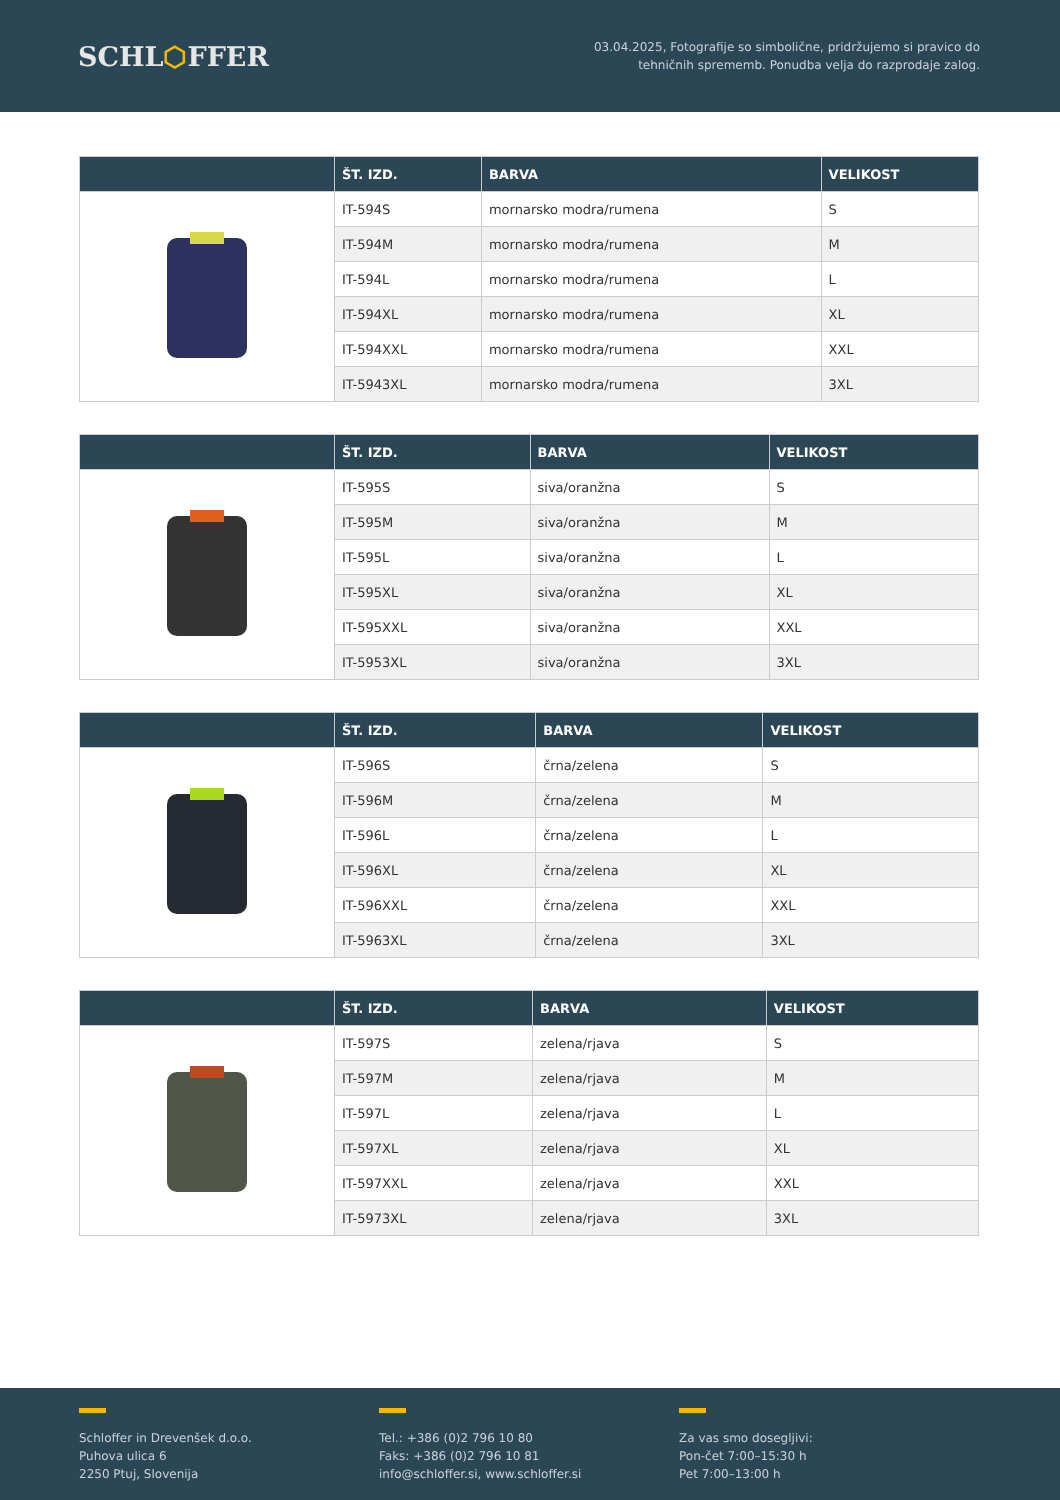SCHL⬡FFER
03.04.2025, Fotografije so simbolične, pridržujemo si pravico do
tehničnih sprememb. Ponudba velja do razprodaje zalog.
| | ŠT. IZD. | BARVA | VELIKOST |
| --- | --- | --- | --- |
| | IT-594S | mornarsko modra/rumena | S |
| | IT-594M | mornarsko modra/rumena | M |
| | IT-594L | mornarsko modra/rumena | L |
| | IT-594XL | mornarsko modra/rumena | XL |
| | IT-594XXL | mornarsko modra/rumena | XXL |
| | IT-5943XL | mornarsko modra/rumena | 3XL |
| | ŠT. IZD. | BARVA | VELIKOST |
| --- | --- | --- | --- |
| | IT-595S | siva/oranžna | S |
| | IT-595M | siva/oranžna | M |
| | IT-595L | siva/oranžna | L |
| | IT-595XL | siva/oranžna | XL |
| | IT-595XXL | siva/oranžna | XXL |
| | IT-5953XL | siva/oranžna | 3XL |
| | ŠT. IZD. | BARVA | VELIKOST |
| --- | --- | --- | --- |
| | IT-596S | črna/zelena | S |
| | IT-596M | črna/zelena | M |
| | IT-596L | črna/zelena | L |
| | IT-596XL | črna/zelena | XL |
| | IT-596XXL | črna/zelena | XXL |
| | IT-5963XL | črna/zelena | 3XL |
| | ŠT. IZD. | BARVA | VELIKOST |
| --- | --- | --- | --- |
| | IT-597S | zelena/rjava | S |
| | IT-597M | zelena/rjava | M |
| | IT-597L | zelena/rjava | L |
| | IT-597XL | zelena/rjava | XL |
| | IT-597XXL | zelena/rjava | XXL |
| | IT-5973XL | zelena/rjava | 3XL |
Schloffer in Drevenšek d.o.o.
Puhova ulica 6
2250 Ptuj, Slovenija
Tel.: +386 (0)2 796 10 80
Faks: +386 (0)2 796 10 81
info@schloffer.si, www.schloffer.si
Za vas smo dosegljivi:
Pon-čet 7:00–15:30 h
Pet 7:00–13:00 h